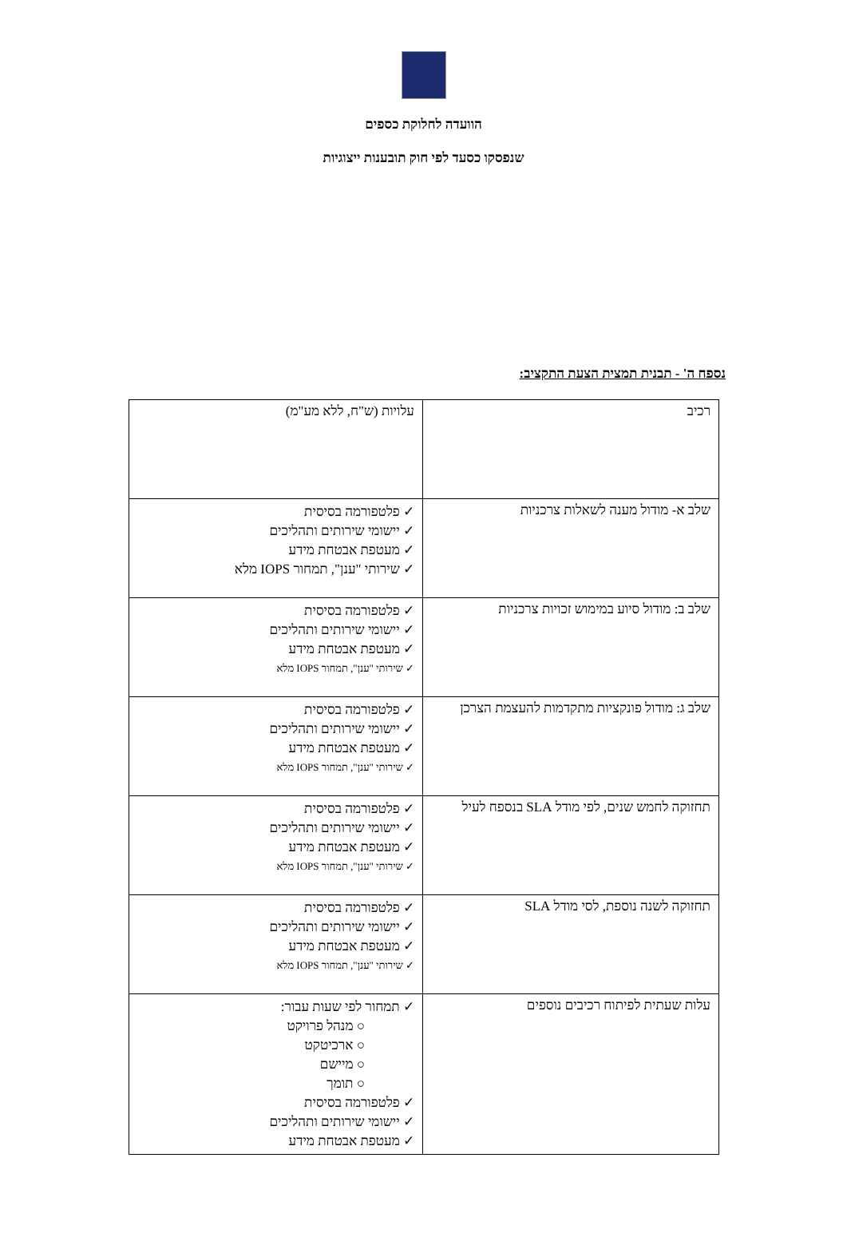הוועדה לחלוקת כספים
שנפסקו כסעד לפי חוק תובענות ייצוגיות
נספח ה' - תבנית תמצית הצעת התקציב:
| רכיב | עלויות (ש"ח, ללא מע"מ) |
| שלב א- מודול מענה לשאלות צרכניות | ✓ פלטפורמה בסיסית ✓ יישומי שירותים ותהליכים ✓ מעטפת אבטחת מידע ✓ שירותי "ענן", תמחור IOPS מלא |
| שלב ב: מודול סיוע במימוש זכויות צרכניות | ✓ פלטפורמה בסיסית ✓ יישומי שירותים ותהליכים ✓ מעטפת אבטחת מידע ✓ שירותי "ענן", תמחור IOPS מלא |
| שלב ג: מודול פונקציות מתקדמות להעצמת הצרכן | ✓ פלטפורמה בסיסית ✓ יישומי שירותים ותהליכים ✓ מעטפת אבטחת מידע ✓ שירותי "ענן", תמחור IOPS מלא |
| תחזוקה לחמש שנים, לפי מודל SLA בנספח לעיל | ✓ פלטפורמה בסיסית ✓ יישומי שירותים ותהליכים ✓ מעטפת אבטחת מידע ✓ שירותי "ענן", תמחור IOPS מלא |
| תחזוקה לשנה נוספת, לסי מודל SLA | ✓ פלטפורמה בסיסית ✓ יישומי שירותים ותהליכים ✓ מעטפת אבטחת מידע ✓ שירותי "ענן", תמחור IOPS מלא |
| עלות שעתית לפיתוח רכיבים נוספים | ✓ תמחור לפי שעות עבור: ○ מנהל פרויקט ○ ארכיטקט ○ מיישם ○ תומך ✓ פלטפורמה בסיסית ✓ יישומי שירותים ותהליכים ✓ מעטפת אבטחת מידע |